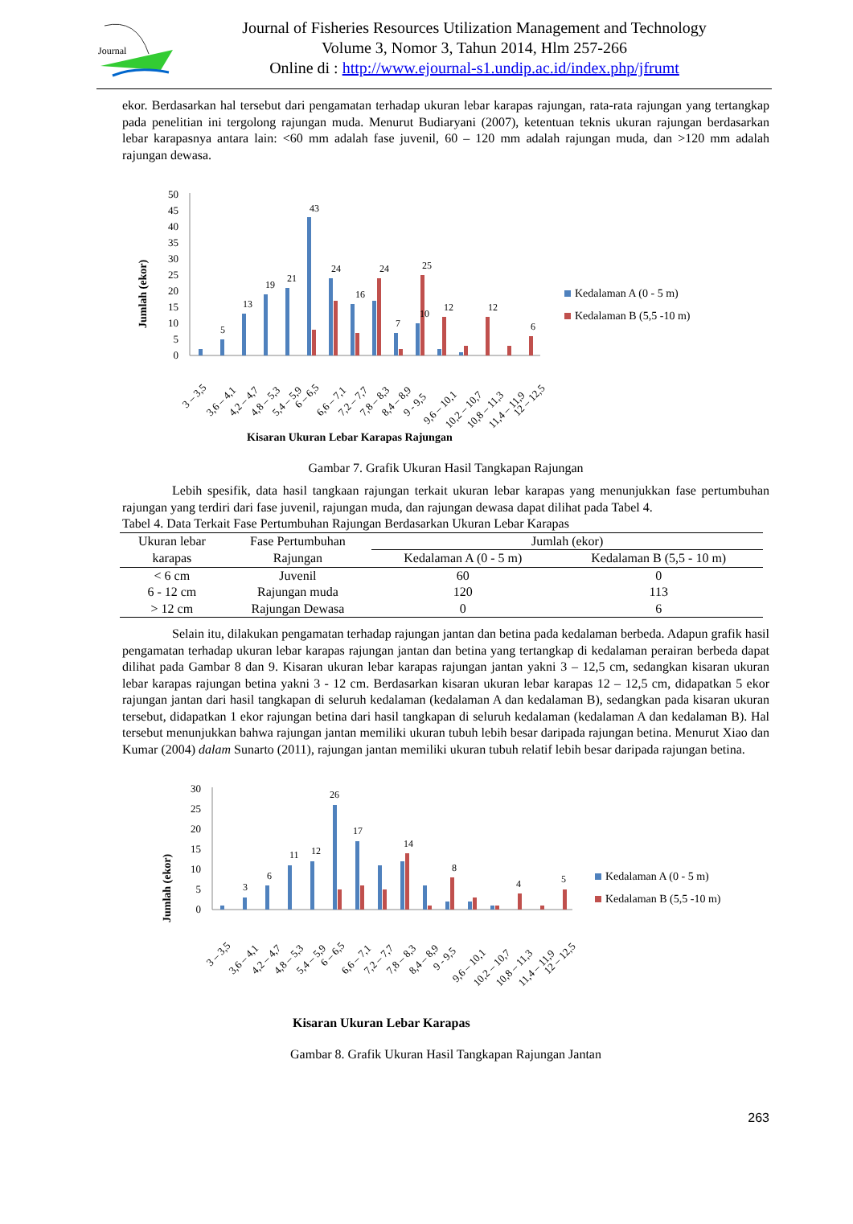Journal
Journal of Fisheries Resources Utilization Management and Technology
Volume 3, Nomor 3, Tahun 2014, Hlm 257-266
Online di : http://www.ejournal-s1.undip.ac.id/index.php/jfrumt
ekor. Berdasarkan hal tersebut dari pengamatan terhadap ukuran lebar karapas rajungan, rata-rata rajungan yang tertangkap pada penelitian ini tergolong rajungan muda. Menurut Budiaryani (2007), ketentuan teknis ukuran rajungan berdasarkan lebar karapasnya antara lain: <60 mm adalah fase juvenil, 60 – 120 mm adalah rajungan muda, dan >120 mm adalah rajungan dewasa.
Jumlah (ekor)
50
45
40
35
30
25
20
15
10
5
0
43
24
24
25
19
21
13
5
16
12
12
7
10
6
3 – 3,5
3,6 – 4,1
4,2 – 4,7
4,8 – 5,3
5,4 – 5,9
6 – 6,5
6,6 – 7,1
7,2 – 7,7
7,8 – 8,3
8,4 – 8,9
9 - 9,5
9,6 – 10,1
10,2 – 10,7
10,8 – 11,3
11,4 – 11,9
12 – 12,5
Kedalaman A (0 - 5 m)
Kedalaman B (5,5 -10 m)
Kisaran Ukuran Lebar Karapas Rajungan
Gambar 7. Grafik Ukuran Hasil Tangkapan Rajungan
Lebih spesifik, data hasil tangkaan rajungan terkait ukuran lebar karapas yang menunjukkan fase pertumbuhan rajungan yang terdiri dari fase juvenil, rajungan muda, dan rajungan dewasa dapat dilihat pada Tabel 4.
Tabel 4. Data Terkait Fase Pertumbuhan Rajungan Berdasarkan Ukuran Lebar Karapas
| Ukuran lebar karapas | Fase Pertumbuhan Rajungan | Jumlah (ekor) | |
| --- | --- | --- | --- |
| | | Kedalaman A (0 - 5 m) | Kedalaman B (5,5 - 10 m) |
| < 6 cm | Juvenil | 60 | 0 |
| 6 - 12 cm | Rajungan muda | 120 | 113 |
| > 12 cm | Rajungan Dewasa | 0 | 6 |
Selain itu, dilakukan pengamatan terhadap rajungan jantan dan betina pada kedalaman berbeda. Adapun grafik hasil pengamatan terhadap ukuran lebar karapas rajungan jantan dan betina yang tertangkap di kedalaman perairan berbeda dapat dilihat pada Gambar 8 dan 9. Kisaran ukuran lebar karapas rajungan jantan yakni 3 – 12,5 cm, sedangkan kisaran ukuran lebar karapas rajungan betina yakni 3 - 12 cm. Berdasarkan kisaran ukuran lebar karapas 12 – 12,5 cm, didapatkan 5 ekor rajungan jantan dari hasil tangkapan di seluruh kedalaman (kedalaman A dan kedalaman B), sedangkan pada kisaran ukuran tersebut, didapatkan 1 ekor rajungan betina dari hasil tangkapan di seluruh kedalaman (kedalaman A dan kedalaman B). Hal tersebut menunjukkan bahwa rajungan jantan memiliki ukuran tubuh lebih besar daripada rajungan betina. Menurut Xiao dan Kumar (2004) dalam Sunarto (2011), rajungan jantan memiliki ukuran tubuh relatif lebih besar daripada rajungan betina.
Jumlah (ekor)
30
25
20
15
10
5
0
26
17
11
12
6
3
14
8
4
5
3 – 3,5
3,6 – 4,1
4,2 – 4,7
4,8 – 5,3
5,4 – 5,9
6 – 6,5
6,6 – 7,1
7,2 – 7,7
7,8 – 8,3
8,4 – 8,9
9 - 9,5
9,6 – 10,1
10,2 – 10,7
10,8 – 11,3
11,4 – 11,9
12 – 12,5
Kedalaman A (0 - 5 m)
Kedalaman B (5,5 -10 m)
Kisaran Ukuran Lebar Karapas
Gambar 8. Grafik Ukuran Hasil Tangkapan Rajungan Jantan
263